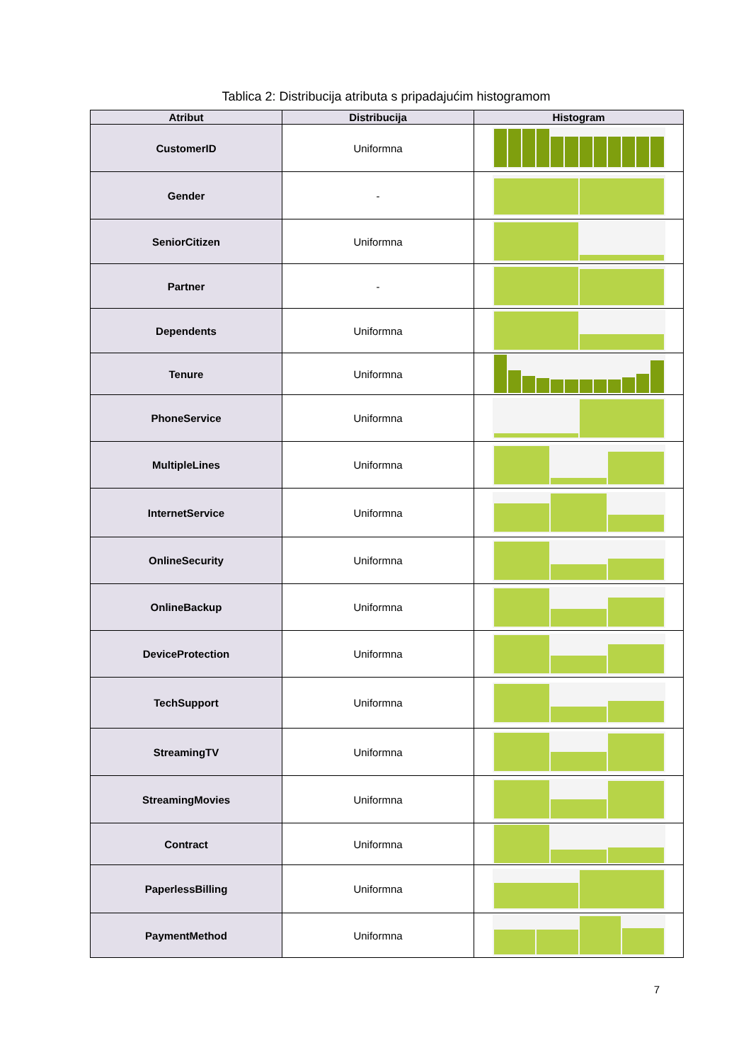Tablica 2: Distribucija atributa s pripadajućim histogramom
| Atribut | Distribucija | Histogram |
| --- | --- | --- |
| CustomerID | Uniformna | |
| Gender | - | |
| SeniorCitizen | Uniformna | |
| Partner | - | |
| Dependents | Uniformna | |
| Tenure | Uniformna | |
| PhoneService | Uniformna | |
| MultipleLines | Uniformna | |
| InternetService | Uniformna | |
| OnlineSecurity | Uniformna | |
| OnlineBackup | Uniformna | |
| DeviceProtection | Uniformna | |
| TechSupport | Uniformna | |
| StreamingTV | Uniformna | |
| StreamingMovies | Uniformna | |
| Contract | Uniformna | |
| PaperlessBilling | Uniformna | |
| PaymentMethod | Uniformna | |
7